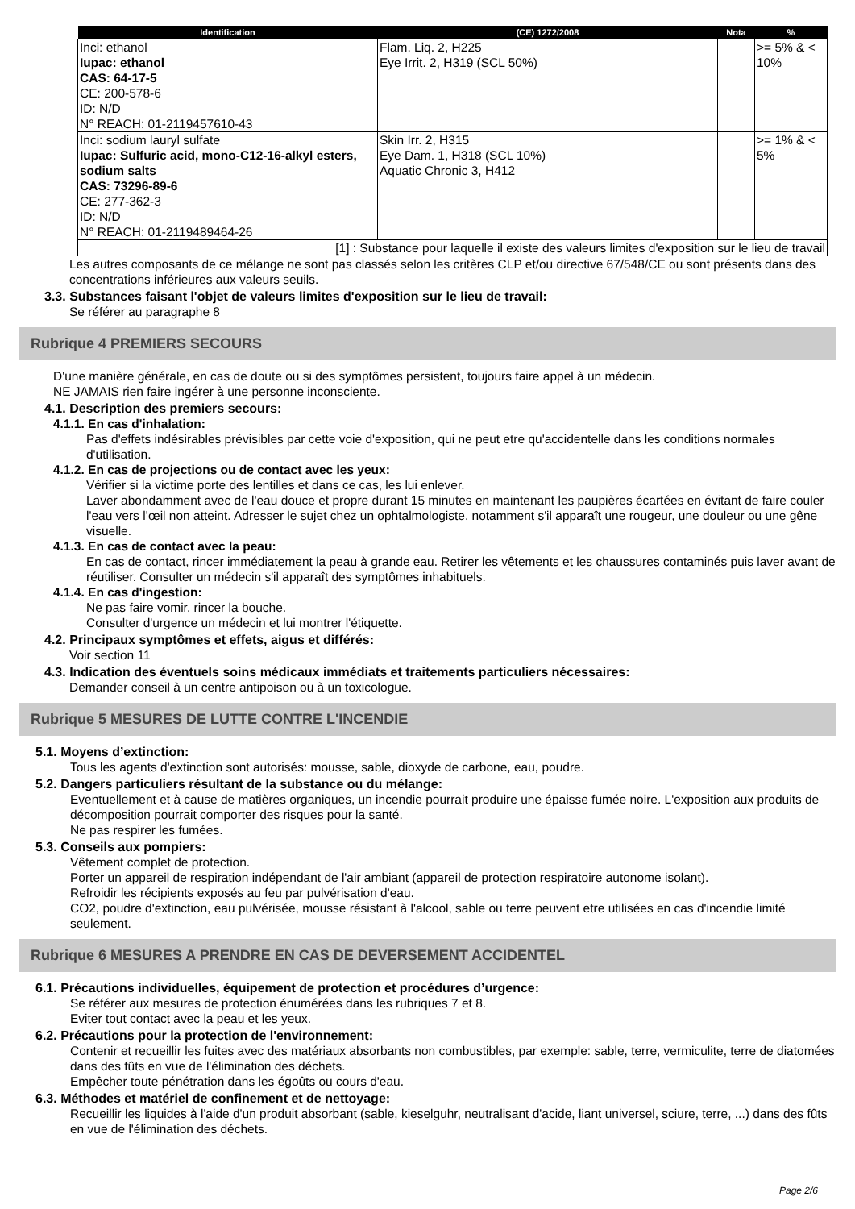| Identification | (CE) 1272/2008 | Nota | % |
| --- | --- | --- | --- |
| Inci: ethanol Iupac: ethanol CAS: 64-17-5 CE: 200-578-6 ID: N/D N° REACH: 01-2119457610-43 | Flam. Liq. 2, H225 Eye Irrit. 2, H319 (SCL 50%) | | >= 5% & < 10% |
| Inci: sodium lauryl sulfate Iupac: Sulfuric acid, mono-C12-16-alkyl esters, sodium salts CAS: 73296-89-6 CE: 277-362-3 ID: N/D N° REACH: 01-2119489464-26 | Skin Irr. 2, H315 Eye Dam. 1, H318 (SCL 10%) Aquatic Chronic 3, H412 | | >= 1% & < 5% |
| [1] : Substance pour laquelle il existe des valeurs limites d'exposition sur le lieu de travail | | | |
Les autres composants de ce mélange ne sont pas classés selon les critères CLP et/ou directive 67/548/CE ou sont présents dans des concentrations inférieures aux valeurs seuils.
3.3. Substances faisant l'objet de valeurs limites d'exposition sur le lieu de travail:
Se référer au paragraphe 8
Rubrique 4 PREMIERS SECOURS
D'une manière générale, en cas de doute ou si des symptômes persistent, toujours faire appel à un médecin.
NE JAMAIS rien faire ingérer à une personne inconsciente.
4.1. Description des premiers secours:
4.1.1. En cas d'inhalation:
Pas d'effets indésirables prévisibles par cette voie d'exposition, qui ne peut etre qu'accidentelle dans les conditions normales d'utilisation.
4.1.2. En cas de projections ou de contact avec les yeux:
Vérifier si la victime porte des lentilles et dans ce cas, les lui enlever.
Laver abondamment avec de l'eau douce et propre durant 15 minutes en maintenant les paupières écartées en évitant de faire couler l'eau vers l’œil non atteint. Adresser le sujet chez un ophtalmologiste, notamment s'il apparaît une rougeur, une douleur ou une gêne visuelle.
4.1.3. En cas de contact avec la peau:
En cas de contact, rincer immédiatement la peau à grande eau. Retirer les vêtements et les chaussures contaminés puis laver avant de réutiliser. Consulter un médecin s'il apparaît des symptômes inhabituels.
4.1.4. En cas d'ingestion:
Ne pas faire vomir, rincer la bouche.
Consulter d'urgence un médecin et lui montrer l'étiquette.
4.2. Principaux symptômes et effets, aigus et différés:
Voir section 11
4.3. Indication des éventuels soins médicaux immédiats et traitements particuliers nécessaires:
Demander conseil à un centre antipoison ou à un toxicologue.
Rubrique 5 MESURES DE LUTTE CONTRE L'INCENDIE
5.1. Moyens d’extinction:
Tous les agents d'extinction sont autorisés: mousse, sable, dioxyde de carbone, eau, poudre.
5.2. Dangers particuliers résultant de la substance ou du mélange:
Eventuellement et à cause de matières organiques, un incendie pourrait produire une épaisse fumée noire. L'exposition aux produits de décomposition pourrait comporter des risques pour la santé.
Ne pas respirer les fumées.
5.3. Conseils aux pompiers:
Vêtement complet de protection.
Porter un appareil de respiration indépendant de l'air ambiant (appareil de protection respiratoire autonome isolant).
Refroidir les récipients exposés au feu par pulvérisation d'eau.
CO2, poudre d'extinction, eau pulvérisée, mousse résistant à l'alcool, sable ou terre peuvent etre utilisées en cas d'incendie limité seulement.
Rubrique 6 MESURES A PRENDRE EN CAS DE DEVERSEMENT ACCIDENTEL
6.1. Précautions individuelles, équipement de protection et procédures d’urgence:
Se référer aux mesures de protection énumérées dans les rubriques 7 et 8.
Eviter tout contact avec la peau et les yeux.
6.2. Précautions pour la protection de l'environnement:
Contenir et recueillir les fuites avec des matériaux absorbants non combustibles, par exemple: sable, terre, vermiculite, terre de diatomées dans des fûts en vue de l'élimination des déchets.
Empêcher toute pénétration dans les égoûts ou cours d'eau.
6.3. Méthodes et matériel de confinement et de nettoyage:
Recueillir les liquides à l'aide d'un produit absorbant (sable, kieselguhr, neutralisant d'acide, liant universel, sciure, terre, ...) dans des fûts en vue de l'élimination des déchets.
Page 2/6